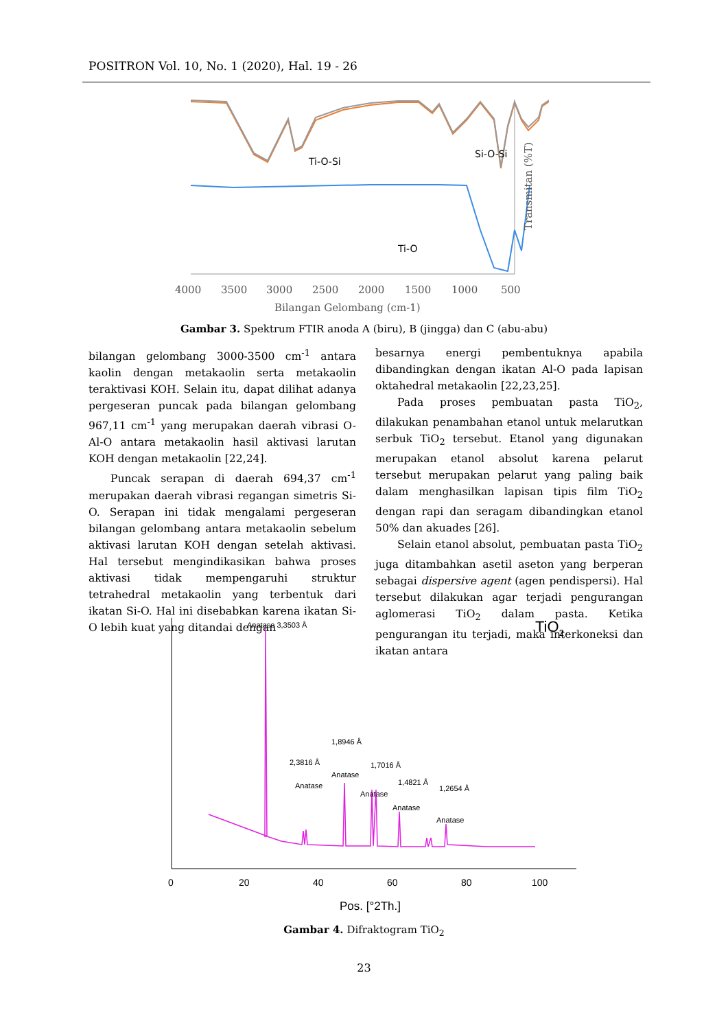POSITRON Vol. 10, No. 1 (2020), Hal. 19 - 26
Ti-O-Si
Si-O-Si
Ti-O
4000
3500
3000
2500
2000
1500
1000
500
Bilangan Gelombang (cm-1)
Transmitan (%T)
Gambar 3. Spektrum FTIR anoda A (biru), B (jingga) dan C (abu-abu)
bilangan gelombang 3000-3500 cm<sup>-1</sup> antara kaolin dengan metakaolin serta metakaolin teraktivasi KOH. Selain itu, dapat dilihat adanya pergeseran puncak pada bilangan gelombang 967,11 cm<sup>-1</sup> yang merupakan daerah vibrasi O-Al-O antara metakaolin hasil aktivasi larutan KOH dengan metakaolin [22,24].
Puncak serapan di daerah 694,37 cm<sup>-1</sup> merupakan daerah vibrasi regangan simetris Si-O. Serapan ini tidak mengalami pergeseran bilangan gelombang antara metakaolin sebelum aktivasi larutan KOH dengan setelah aktivasi. Hal tersebut mengindikasikan bahwa proses aktivasi tidak mempengaruhi struktur tetrahedral metakaolin yang terbentuk dari ikatan Si-O. Hal ini disebabkan karena ikatan Si-O lebih kuat yang ditandai dengan
besarnya energi pembentuknya apabila dibandingkan dengan ikatan Al-O pada lapisan oktahedral metakaolin [22,23,25].
Pada proses pembuatan pasta TiO<sub>2</sub>, dilakukan penambahan etanol untuk melarutkan serbuk TiO<sub>2</sub> tersebut. Etanol yang digunakan merupakan etanol absolut karena pelarut tersebut merupakan pelarut yang paling baik dalam menghasilkan lapisan tipis film TiO<sub>2</sub> dengan rapi dan seragam dibandingkan etanol 50% dan akuades [26].
Selain etanol absolut, pembuatan pasta TiO<sub>2</sub> juga ditambahkan asetil aseton yang berperan sebagai dispersive agent (agen pendispersi). Hal tersebut dilakukan agar terjadi pengurangan aglomerasi TiO<sub>2</sub> dalam pasta. Ketika pengurangan itu terjadi, maka interkoneksi dan ikatan antara
Anatase 3,3503 Å
2,3816 Å
Anatase
1,8946 Å
Anatase
1,7016 Å
Anatase
1,4821 Å
Anatase
1,2654 Å
Anatase
TiO2
0
20
40
60
80
100
Pos. [°2Th.]
Gambar 4. Difraktogram TiO<sub>2</sub>
23